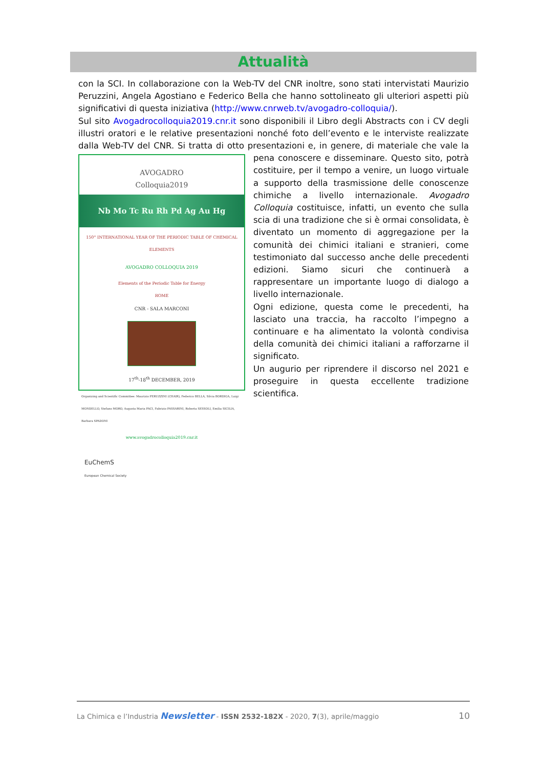Attualità
con la SCI. In collaborazione con la Web-TV del CNR inoltre, sono stati intervistati Maurizio Peruzzini, Angela Agostiano e Federico Bella che hanno sottolineato gli ulteriori aspetti più significativi di questa iniziativa (http://www.cnrweb.tv/avogadro-colloquia/).
Sul sito Avogadrocolloquia2019.cnr.it sono disponibili il Libro degli Abstracts con i CV degli illustri oratori e le relative presentazioni nonché foto dell’evento e le interviste realizzate dalla Web-TV del CNR. Si tratta di otto presentazioni e, in genere, di materiale che vale la pena AVOGADRO
Colloquia2019
Nb Mo Tc Ru Rh Pd Ag Au Hg
150° INTERNATIONAL YEAR OF THE PERIODIC TABLE OF CHEMICAL ELEMENTS
AVOGADRO COLLOQUIA 2019
Elements of the Periodic Table for Energy
ROME
CNR - SALA MARCONI
17<sup>th</sup>-18<sup>th</sup> DECEMBER, 2019
Organizing and Scientific Committee: Maurizio PERUZZINI (CHAIR), Federico BELLA, Silvia BORDIGA, Luigi MONDELLO, Stefano MORO, Augusta Maria PACI, Fabrizio PASSARINI, Roberta SESSOLI, Emilia SICILIA, Barbara SPADONI
www.avogadrocolloquia2019.cnr.it
EuChemS
European Chemical Society conoscere e disseminare. Questo sito, potrà costituire, per il tempo a venire, un luogo virtuale a supporto della trasmissione delle conoscenze chimiche a livello internazionale. Avogadro Colloquia costituisce, infatti, un evento che sulla scia di una tradizione che si è ormai consolidata, è diventato un momento di aggregazione per la comunità dei chimici italiani e stranieri, come testimoniato dal successo anche delle precedenti edizioni. Siamo sicuri che continuerà a rappresentare un importante luogo di dialogo a livello internazionale.
Ogni edizione, questa come le precedenti, ha lasciato una traccia, ha raccolto l’impegno a continuare e ha alimentato la volontà condivisa della comunità dei chimici italiani a rafforzarne il significato.
Un augurio per riprendere il discorso nel 2021 e proseguire in questa eccellente tradizione scientifica.
10 La Chimica e l’Industria Newsletter - ISSN 2532-182X - 2020, 7(3), aprile/maggio